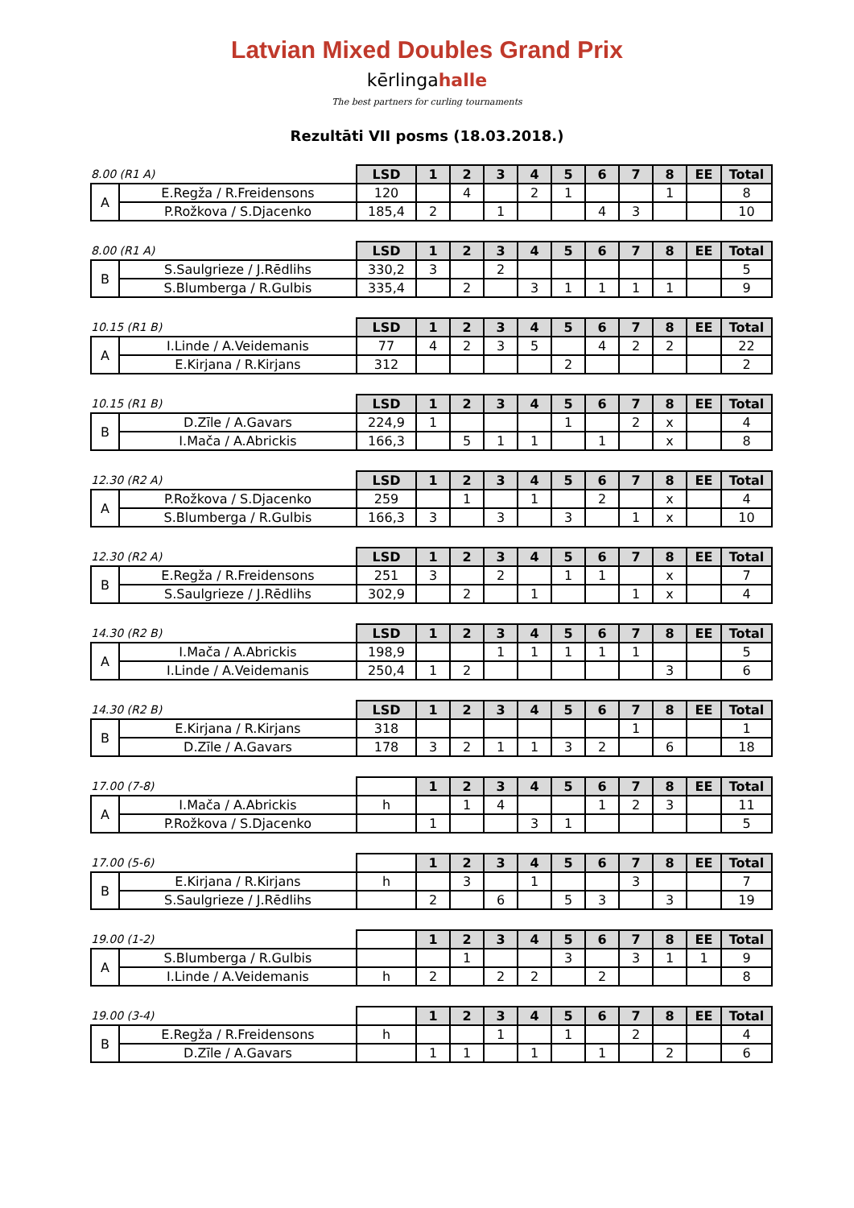Latvian Mixed Doubles Grand Prix
kērlingahalle
The best partners for curling tournaments
Rezultāti VII posms (18.03.2018.)
| 8.00 (R1 A) | | LSD | 1 | 2 | 3 | 4 | 5 | 6 | 7 | 8 | EE | Total |
| A | E.Regža / R.Freidensons | 120 | | 4 | | 2 | 1 | | | 1 | | 8 |
| | P.Rožkova / S.Djacenko | 185,4 | 2 | | 1 | | | 4 | 3 | | | 10 |
| 8.00 (R1 A) | | LSD | 1 | 2 | 3 | 4 | 5 | 6 | 7 | 8 | EE | Total |
| B | S.Saulgrieze / J.Rēdlihs | 330,2 | 3 | | 2 | | | | | | | 5 |
| | S.Blumberga / R.Gulbis | 335,4 | | 2 | | 3 | 1 | 1 | 1 | 1 | | 9 |
| 10.15 (R1 B) | | LSD | 1 | 2 | 3 | 4 | 5 | 6 | 7 | 8 | EE | Total |
| A | I.Linde / A.Veidemanis | 77 | 4 | 2 | 3 | 5 | | 4 | 2 | 2 | | 22 |
| | E.Kirjana / R.Kirjans | 312 | | | | | 2 | | | | | 2 |
| 10.15 (R1 B) | | LSD | 1 | 2 | 3 | 4 | 5 | 6 | 7 | 8 | EE | Total |
| B | D.Zīle / A.Gavars | 224,9 | 1 | | | | 1 | | 2 | x | | 4 |
| | I.Mača / A.Abrickis | 166,3 | | 5 | 1 | 1 | | 1 | | x | | 8 |
| 12.30 (R2 A) | | LSD | 1 | 2 | 3 | 4 | 5 | 6 | 7 | 8 | EE | Total |
| A | P.Rožkova / S.Djacenko | 259 | | 1 | | 1 | | 2 | | x | | 4 |
| | S.Blumberga / R.Gulbis | 166,3 | 3 | | 3 | | 3 | | 1 | x | | 10 |
| 12.30 (R2 A) | | LSD | 1 | 2 | 3 | 4 | 5 | 6 | 7 | 8 | EE | Total |
| B | E.Regža / R.Freidensons | 251 | 3 | | 2 | | 1 | 1 | | x | | 7 |
| | S.Saulgrieze / J.Rēdlihs | 302,9 | | 2 | | 1 | | | 1 | x | | 4 |
| 14.30 (R2 B) | | LSD | 1 | 2 | 3 | 4 | 5 | 6 | 7 | 8 | EE | Total |
| A | I.Mača / A.Abrickis | 198,9 | | | 1 | 1 | 1 | 1 | 1 | | | 5 |
| | I.Linde / A.Veidemanis | 250,4 | 1 | 2 | | | | | | 3 | | 6 |
| 14.30 (R2 B) | | LSD | 1 | 2 | 3 | 4 | 5 | 6 | 7 | 8 | EE | Total |
| B | E.Kirjana / R.Kirjans | 318 | | | | | | | 1 | | | 1 |
| | D.Zīle / A.Gavars | 178 | 3 | 2 | 1 | 1 | 3 | 2 | | 6 | | 18 |
| 17.00 (7-8) | | | 1 | 2 | 3 | 4 | 5 | 6 | 7 | 8 | EE | Total |
| A | I.Mača / A.Abrickis | h | | 1 | 4 | | | 1 | 2 | 3 | | 11 |
| | P.Rožkova / S.Djacenko | | 1 | | | 3 | 1 | | | | | 5 |
| 17.00 (5-6) | | | 1 | 2 | 3 | 4 | 5 | 6 | 7 | 8 | EE | Total |
| B | E.Kirjana / R.Kirjans | h | | 3 | | 1 | | | 3 | | | 7 |
| | S.Saulgrieze / J.Rēdlihs | | 2 | | 6 | | 5 | 3 | | 3 | | 19 |
| 19.00 (1-2) | | | 1 | 2 | 3 | 4 | 5 | 6 | 7 | 8 | EE | Total |
| A | S.Blumberga / R.Gulbis | | | 1 | | | 3 | | 3 | 1 | 1 | 9 |
| | I.Linde / A.Veidemanis | h | 2 | | 2 | 2 | | 2 | | | | 8 |
| 19.00 (3-4) | | | 1 | 2 | 3 | 4 | 5 | 6 | 7 | 8 | EE | Total |
| B | E.Regža / R.Freidensons | h | | | 1 | | 1 | | 2 | | | 4 |
| | D.Zīle / A.Gavars | | 1 | 1 | | 1 | | 1 | | 2 | | 6 |